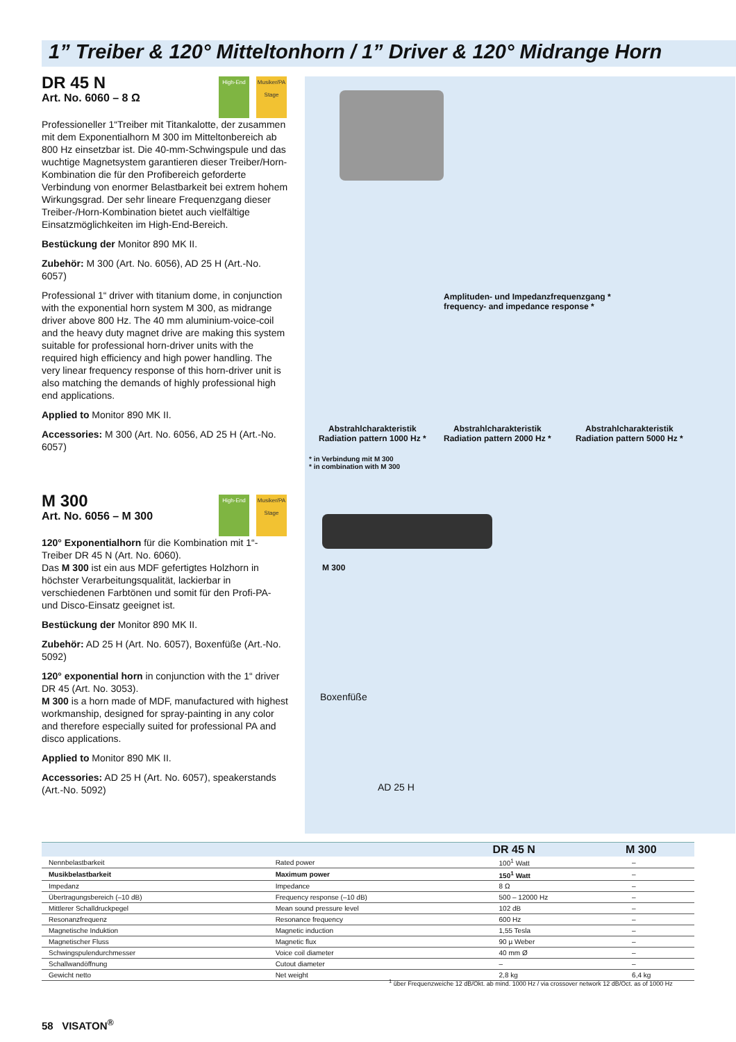1” Treiber & 120° Mitteltonhorn / 1” Driver & 120° Midrange Horn
High-End Musiker/PA Stage
DR 45 N
Art. No. 6060 – 8 Ω
Professioneller 1“Treiber mit Titankalotte, der zusammen mit dem Exponentialhorn M 300 im Mitteltonbereich ab 800 Hz einsetzbar ist. Die 40-mm-Schwingspule und das wuchtige Magnetsystem garantieren dieser Treiber/Horn-Kombination die für den Profibereich geforderte Verbindung von enormer Belastbarkeit bei extrem hohem Wirkungsgrad. Der sehr lineare Frequenzgang dieser Treiber-/Horn-Kombination bietet auch vielfältige Einsatzmöglichkeiten im High-End-Bereich.
Bestückung der Monitor 890 MK II.
Zubehör: M 300 (Art. No. 6056), AD 25 H (Art.-No. 6057)
Professional 1“ driver with titanium dome, in conjunction with the exponential horn system M 300, as midrange driver above 800 Hz. The 40 mm aluminium-voice-coil and the heavy duty magnet drive are making this system suitable for professional horn-driver units with the required high efficiency and high power handling. The very linear frequency response of this horn-driver unit is also matching the demands of highly professional high end applications.
Applied to Monitor 890 MK II.
Accessories: M 300 (Art. No. 6056, AD 25 H (Art.-No. 6057)
High-End Musiker/PA Stage
M 300
Art. No. 6056 – M 300
120° Exponentialhorn für die Kombination mit 1“-Treiber DR 45 N (Art. No. 6060).
Das M 300 ist ein aus MDF gefertigtes Holzhorn in höchster Verarbeitungsqualität, lackierbar in verschiedenen Farbtönen und somit für den Profi-PA- und Disco-Einsatz geeignet ist.
Bestückung der Monitor 890 MK II.
Zubehör: AD 25 H (Art. No. 6057), Boxenfüße (Art.-No. 5092)
120° exponential horn in conjunction with the 1“ driver DR 45 (Art. No. 3053).
M 300 is a horn made of MDF, manufactured with highest workmanship, designed for spray-painting in any color and therefore especially suited for professional PA and disco applications.
Applied to Monitor 890 MK II.
Accessories: AD 25 H (Art. No. 6057), speakerstands (Art.-No. 5092)
Amplituden- und Impedanzfrequenzgang *
frequency- and impedance response *
Abstrahlcharakteristik
Radiation pattern 1000 Hz *
Abstrahlcharakteristik
Radiation pattern 2000 Hz *
Abstrahlcharakteristik
Radiation pattern 5000 Hz *
* in Verbindung mit M 300
* in combination with M 300
M 300
Boxenfüße
AD 25 H
| | | DR 45 N | M 300 |
| --- | --- | --- | --- |
| Nennbelastbarkeit | Rated power | 100<sup>1</sup> Watt | – |
| Musikbelastbarkeit | Maximum power | 150<sup>1</sup> Watt | – |
| Impedanz | Impedance | 8 Ω | – |
| Übertragungsbereich (–10 dB) | Frequency response (–10 dB) | 500 – 12000 Hz | – |
| Mittlerer Schalldruckpegel | Mean sound pressure level | 102 dB | – |
| Resonanzfrequenz | Resonance frequency | 600 Hz | – |
| Magnetische Induktion | Magnetic induction | 1,55 Tesla | – |
| Magnetischer Fluss | Magnetic flux | 90 µ Weber | – |
| Schwingspulendurchmesser | Voice coil diameter | 40 mm Ø | – |
| Schallwandöffnung | Cutout diameter | – | – |
| Gewicht netto | Net weight | 2,8 kg | 6,4 kg |
<sup>1</sup> über Frequenzweiche 12 dB/Okt. ab mind. 1000 Hz / via crossover network 12 dB/Oct. as of 1000 Hz
58 VISATON<sup>®</sup>